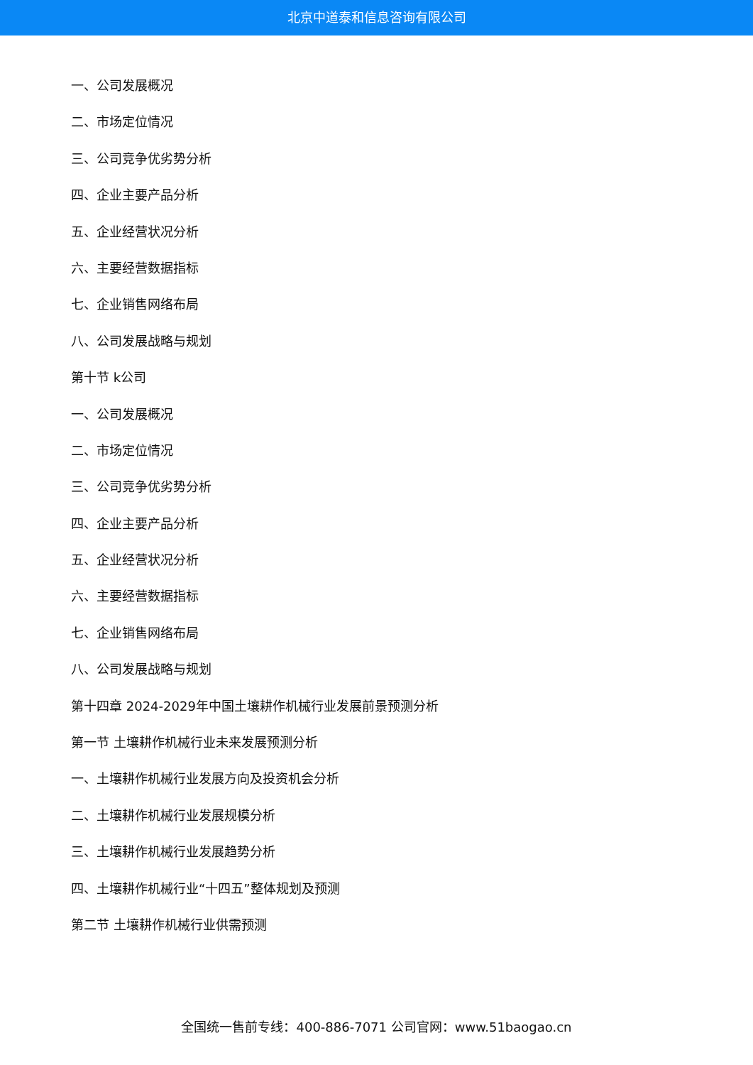北京中道泰和信息咨询有限公司
一、公司发展概况
二、市场定位情况
三、公司竞争优劣势分析
四、企业主要产品分析
五、企业经营状况分析
六、主要经营数据指标
七、企业销售网络布局
八、公司发展战略与规划
第十节 k公司
一、公司发展概况
二、市场定位情况
三、公司竞争优劣势分析
四、企业主要产品分析
五、企业经营状况分析
六、主要经营数据指标
七、企业销售网络布局
八、公司发展战略与规划
第十四章 2024-2029年中国土壤耕作机械行业发展前景预测分析
第一节 土壤耕作机械行业未来发展预测分析
一、土壤耕作机械行业发展方向及投资机会分析
二、土壤耕作机械行业发展规模分析
三、土壤耕作机械行业发展趋势分析
四、土壤耕作机械行业“十四五”整体规划及预测
第二节 土壤耕作机械行业供需预测
全国统一售前专线：400-886-7071 公司官网：www.51baogao.cn